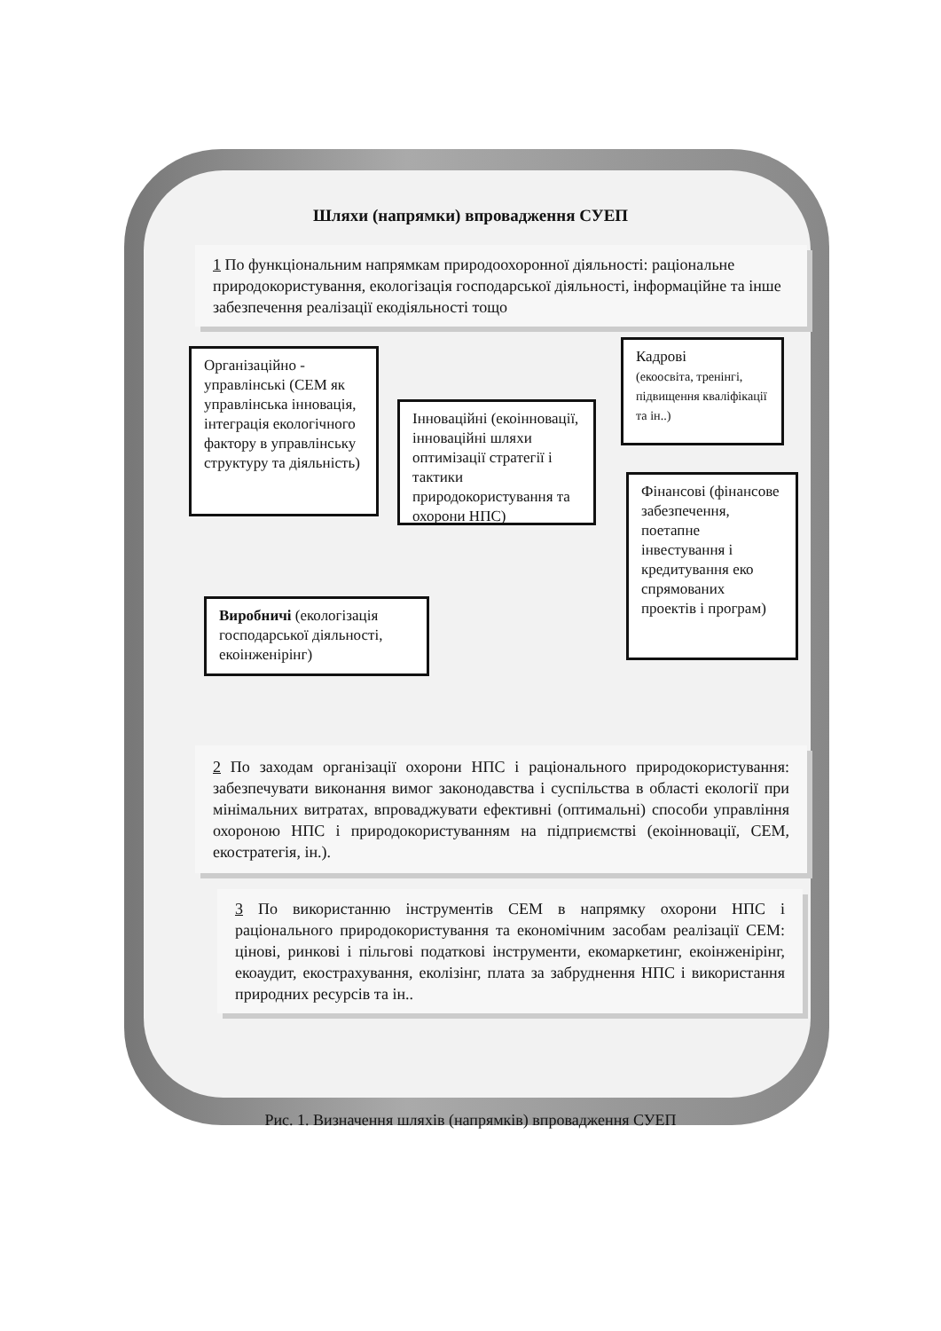Шляхи (напрямки) впровадження СУЕП
1 По функціональним напрямкам природоохоронної діяльності: раціональне природокористування, екологізація господарської діяльності, інформаційне та інше забезпечення реалізації екодіяльності тощо
Організаційно - управлінські (СЕМ як управлінська інновація, інтеграція екологічного фактору в управлінську структуру та діяльність)
Інноваційні (екоінновації, інноваційні шляхи оптимізації стратегії і тактики природокористування та охорони НПС)
Кадрові
(екоосвіта, тренінгі, підвищення кваліфікації та ін..)
Фінансові (фінансове забезпечення, поетапне інвестування і кредитування еко спрямованих проектів і програм)
Виробничі (екологізація господарської діяльності, екоінженірінг)
2 По заходам організації охорони НПС і раціонального природокористування: забезпечувати виконання вимог законодавства і суспільства в області екології при мінімальних витратах, впроваджувати ефективні (оптимальні) способи управління охороною НПС і природокористуванням на підприємстві (екоінновації, СЕМ, екостратегія, ін.).
3 По використанню інструментів СЕМ в напрямку охорони НПС і раціонального природокористування та економічним засобам реалізації СЕМ: цінові, ринкові і пільгові податкові інструменти, екомаркетинг, екоінженірінг, екоаудит, екострахування, еколізінг, плата за забруднення НПС і використання природних ресурсів та ін..
Рис. 1. Визначення шляхів (напрямків) впровадження СУЕП